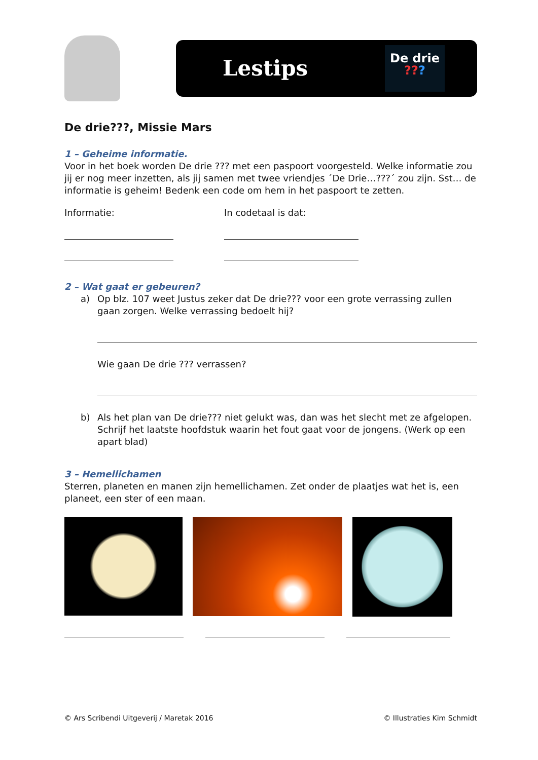Lestips
De drie
???
De drie???, Missie Mars
1 – Geheime informatie.
Voor in het boek worden De drie ??? met een paspoort voorgesteld. Welke informatie zou jij er nog meer inzetten, als jij samen met twee vriendjes ´De Drie…???´ zou zijn. Sst… de informatie is geheim! Bedenk een code om hem in het paspoort te zetten.
Informatie: In codetaal is dat:
2 – Wat gaat er gebeuren?
a) Op blz. 107 weet Justus zeker dat De drie??? voor een grote verrassing zullen gaan zorgen. Welke verrassing bedoelt hij?
Wie gaan De drie ??? verrassen?
b) Als het plan van De drie??? niet gelukt was, dan was het slecht met ze afgelopen. Schrijf het laatste hoofdstuk waarin het fout gaat voor de jongens. (Werk op een apart blad)
3 – Hemellichamen
Sterren, planeten en manen zijn hemellichamen. Zet onder de plaatjes wat het is, een planeet, een ster of een maan.
© Ars Scribendi Uitgeverij / Maretak 2016 © Illustraties Kim Schmidt